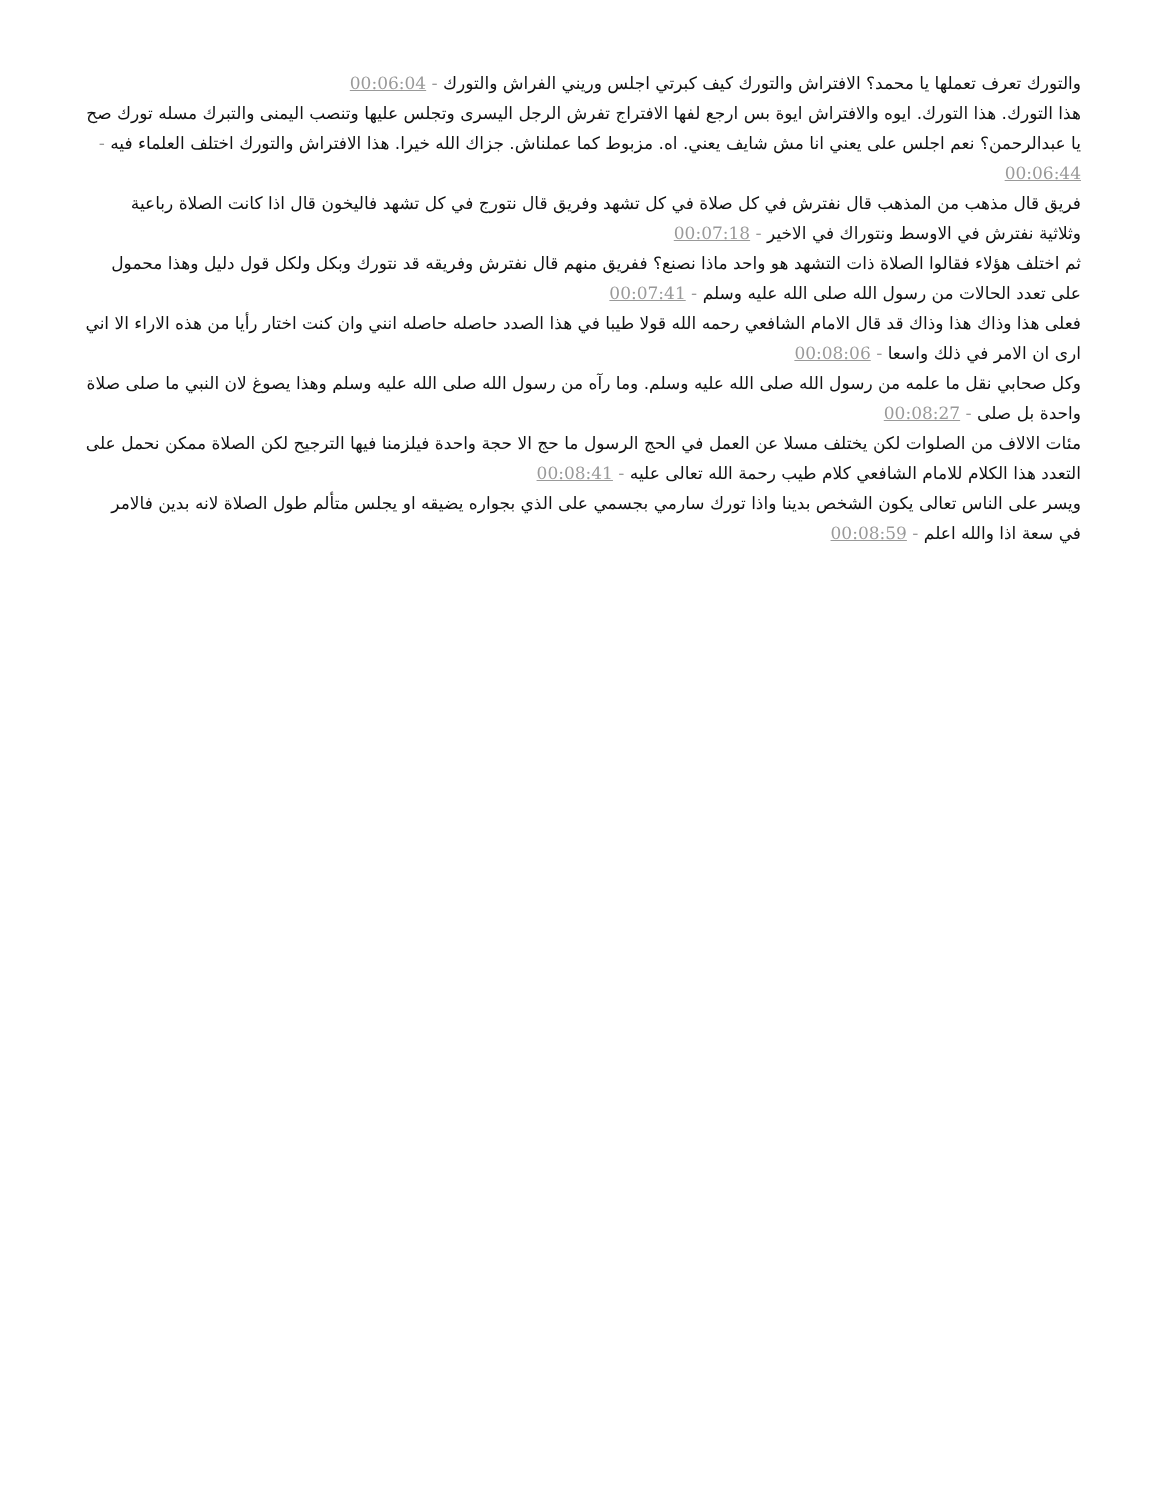والتورك تعرف تعملها يا محمد؟ الافتراش والتورك كيف كبرتي اجلس وريني الفراش والتورك - 00:06:04
هذا التورك. هذا التورك. ايوه والافتراش ايوة بس ارجع لفها الافتراج تفرش الرجل اليسرى وتجلس عليها وتنصب اليمنى والتبرك مسله تورك صح يا عبدالرحمن؟ نعم اجلس على يعني انا مش شايف يعني. اه. مزبوط كما عملناش. جزاك الله خيرا. هذا الافتراش والتورك اختلف العلماء فيه - 00:06:44
فريق قال مذهب من المذهب قال نفترش في كل صلاة في كل تشهد وفريق قال نتورج في كل تشهد فاليخون قال اذا كانت الصلاة رباعية وثلاثية نفترش في الاوسط ونتوراك في الاخير - 00:07:18
ثم اختلف هؤلاء فقالوا الصلاة ذات التشهد هو واحد ماذا نصنع؟ ففريق منهم قال نفترش وفريقه قد نتورك وبكل ولكل قول دليل وهذا محمول على تعدد الحالات من رسول الله صلى الله عليه وسلم - 00:07:41
فعلى هذا وذاك هذا وذاك قد قال الامام الشافعي رحمه الله قولا طيبا في هذا الصدد حاصله حاصله انني وان كنت اختار رأيا من هذه الاراء الا اني ارى ان الامر في ذلك واسعا - 00:08:06
وكل صحابي نقل ما علمه من رسول الله صلى الله عليه وسلم. وما رآه من رسول الله صلى الله عليه وسلم وهذا يصوغ لان النبي ما صلى صلاة واحدة بل صلى - 00:08:27
مئات الالاف من الصلوات لكن يختلف مسلا عن العمل في الحج الرسول ما حج الا حجة واحدة فيلزمنا فيها الترجيح لكن الصلاة ممكن نحمل على التعدد هذا الكلام للامام الشافعي كلام طيب رحمة الله تعالى عليه - 00:08:41
ويسر على الناس تعالى يكون الشخص بدينا واذا تورك سارمي بجسمي على الذي بجواره يضيقه او يجلس متألم طول الصلاة لانه بدين فالامر في سعة اذا والله اعلم - 00:08:59